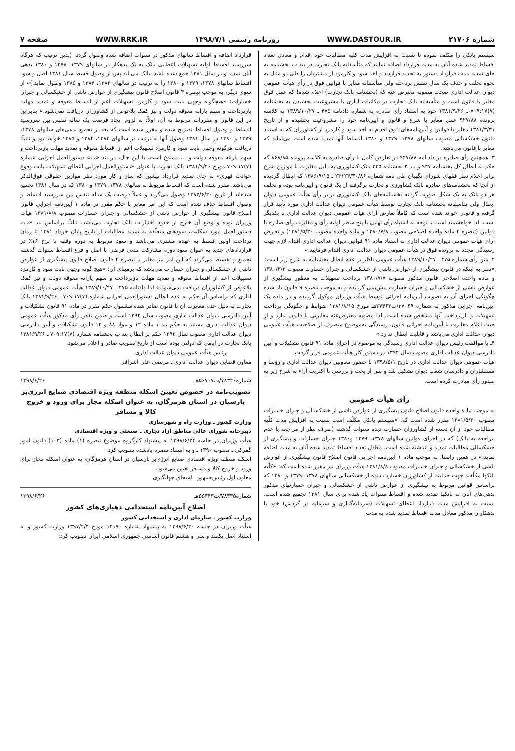شماره ۲۱۷۰۶ WWW.DASTOUR.IR روزنامه رسمی ۱۳۹۸/۷/۱ WWW.RRK.IR صفحه ۷
سیستم بانکی را مکلف نموده تا نسبت به افزایش مدت کلیه مطالبات خود اقدام و معادل تعداد اقساط تمدید شده آنان به مدت قرارداد اضافه نمایند که متأسفانه بانک تجارت در بند ب بخشنامه به جای تمدید مدت قرارداد دستور به تجدید قرارداد و اخذ سود و کارمزد از مشتریان را طی دو مثال به نحوه تخلف و حذف یک سال تنفس پرداخته ولی متأسفانه مغایر با قوانین فوق در رأی هیأت عمومی دیوان عدالت اداری صحت مصوبه معترض عنه که (بخشنامه بانک تجارت) اعلام شده! که عمل فوق مغایر با قانون است و متأسفانه بانک تجارت در مکاتبات اداری با مشروعیت بخشیدن به بخشنامه (۷)۷۰۹:۱۷ ـ ۱۳۸۱/۹/۲۶ خود به استناد رأی صادره به شماره دادنامه ۴۷۵ ـ ۱۳۸۹/۱۰/۲۷ به کلاسه پرونده ۹۲۷/۸۸ عمل مغایر با شرع و قانون و آیین‌نامه خود را مشروعیت بخشیده و از تاریخ ۱۳۸۱/۳/۳۱ مغایر با قوانین و آیین‌نامه‌های فوق اقدام به اخذ سود و کارمزد از کشاورزان که به استناد قانون خشکسالی مصوب سالهای ۱۳۷۸، ۱۳۷۹ و ۱۳۸۰ اقساط آنها تمدید شده است می‌نماید که مغایر با قانون می‌باشد.
۳ـ همچنین رأی صادره در دادنامه ۹۲۷/۸۸ در تعارض کامل با رأی صادره به کلاسه پرونده ۸۶۸/۸۵ که حکم به ابطال کل بخشنامه ۹۴۷ و بند ۲ بخشنامه ۳۳۵ بانک کشاورزی به دلیل مغایرت با موازین شرع برابر اعلام نظر فقهای شورای نگهبان طی نامه شماره ۲۴۱۲۴/۳۰/۸۶ ـ ۱۳۸۶/۹/۱۵ که ابطال گردیده از آنجا که بخشنامه‌های صادره بانک کشاورزی و تجارت برگرفته از یک قانون و آیین‌نامه بوده و تخلف هر دو بانک به یک شکل صورت گرفته بخشنامه‌های بانک کشاورزی برابر رأی هیأت عمومی دیوان ابطال ولی متأسفانه بخشنامه بانک تجارت توسط هیأت عمومی دیوان عدالت اداری مورد تأیید قرار گرفته و قانونی خواند شده است که کاملاً تعارض آرای هیأت عمومی دیوان عدالت اداری با یکدیگر است. لذا خواهشمند است با توجه به اشتباه رأی نهایی با پنج سطر اولیه رأی و مغایرت رأی صادره با قوانین (تبصره ۴ ماده واحده اصلاحی مصوب ۱۳۸۰/۷/۸ و ماده واحده مصوب ۱۳۸۱/۵/۳۰) و تعارض آرای هیأت عمومی دیوان عدالت اداری به استناد ماده ۹۱ قوانین دیوان عدالت اداری اقدام لازم جهت رسیدگی مجدد به پرونده فوق در هیأت عمومی دیوان عدالت اداری اقدام فرمایید.»
۲ـ متن رأی شماره ۴۷۵ ـ ۱۳۸۹/۱۰/۲۷ هیأت عمومی ناظر بر عدم ابطال بخشنامه به شرح زیر است:
«نظر به اینکه در قانون پیشگیری از عوارض ناشی از خشکسالی و جبران خسارت مصوب ۱۳۸۰/۳/۳ و ماده واحده اصلاحی قانون مذکور مصوب ۱۳۸۰/۷/۷ پرداخت تسهیلات به منظور پیشگیری از عوارض ناشی از خشکسالی و جبران خسارت پیش‌بینی گردیده و به موجب تبصره ۹ قانون یاد شده چگونگی اجرای آن به تصویب آیین‌نامه اجرائی توسط هیأت وزیران موکول گردیده و در ماده یک آیین‌نامه اجرایی مذکور به شماره ۳۷۰۶۹/ت۲۷۴۶۳هـ مورخ ۱۳۸۱/۸/۱۵ ضوابط و چگونگی پرداخت تسهیلات و بازپرداخت آنها مشخص شده است. لذا مصوبه معترض‌عنه مغایرتی با قانون ندارد و از حیث اعلام مغایرت با آیین‌نامه اجرائی قانون، رسیدگی به‌موضوع منصرف از صلاحیت هیأت عمومی دیوان عدالت اداری می‌باشد و قابلیت ابطال ندارد.»
۴ـ با موافقت رئیس دیوان عدالت اداری رسیدگی به موضوع در اجرای ماده ۹۱ قانون تشکیلات و آیین دادرسی دیوان عدالت اداری مصوب سال ۱۳۹۲ در دستور کار هیأت عمومی قرار گرفت.
هیأت عمومی دیوان عدالت اداری در تاریخ ۱۳۹۸/۵/۱ با حضور معاونین دیوان عدالت اداری و رؤسا و مستشاران و دادرسان شعب دیوان تشکیل شد و پس از بحث و بررسی با اکثریت آراء به شرح زیر به صدور رأی مبادرت کرده است.
رأی هیأت عمومی
به موجب ماده واحده قانون اصلاح قانون پیشگیری از عوارض ناشی از خشکسالی و جبران خسارات مصوب ۱۳۸۱/۵/۳۰ مقرر شده است که: «سیستم بانکی مکلّف است نسبت به افزایش مدت کلّیه مطالبات خود از آن دسته از کشاورزان خسارت دیده سنوات گذشته (صرف نظر از مراجعه یا عدم مراجعه به بانک) که در اجرای قوانین سالهای ۱۳۷۸، ۱۳۷۹ و۱۳۸۰ جبران خسارات و پیشگیری از خشکسالی مطالبات تمدید و انباشته شده است، معادل تعداد اقساط تمدید شده آنان به مدت اضافه نماید.» در همین راستا، به موجب ماده ۱ آیین‌نامه اجرایی قانون اصلاح قانون پیشگیری از عوارض ناشی از خشکسالی و جبران خسارات مصوب ۱۳۸۱/۸/۸ هیأت وزیران نیز مقرر شده است که: «کلّیه بانکها مکلّفند جهت حمایت از کشاورزان خسارت دیده از خشکسالی سالهای ۱۳۷۸، ۱۳۷۹ و ۱۳۸۰ که براساس قوانین مربوط به پیشگیری از عوارض ناشی از خشکسالی و جبران خسارتهای مذکور بدهی‌های آنان به بانکها تمدید شده و اقساط سنوات یاد شده برای سال ۱۳۸۱ تجمیع شده است، نسبت به افزایش مدت قرارداد اعطای تسهیلات (سرمایه‌گذاری و سرمایه در گردش) خود با بدهکاران مذکور معادل مدت اقساط تمدید شده به مدت
قرارداد اضافه و اقساط سالهای مذکور در سنوات اضافه شده وصول گردد، (بدین ترتیب که هرگاه سررسید اقساط اولیه تسهیلات اعطایی بانک به یک بدهکار در سالهای ۱۳۷۹، ۱۳۷۸ و ۱۳۸۰ بدهی آنان تمدید و در سال ۱۳۸۱ جمع شده باشد، بانک می‌باید پس از وصول قسط سال ۱۳۸۱ اصل و سود اقساط سالهای ۱۳۷۸، ۱۳۷۹ و ۱۳۸۰ را به ترتیب در سالهای ۱۳۸۳، ۱۳۸۴ و ۱۳۸۵ وصول نماید.)» از سوی دیگر، به موجب تبصره ۴ قانون اصلاح قانون پیشگیری از عوارض ناشی از خشکسالی و جبران خسارات: «هیچگونه وجهی بابت سود و کارمزد تسهیلات اعم از اقساط معوقه و تمدید مهلت بازپرداخت و سهم یارانه معوقه دولت و نیز کمک بلاعوض از کشاورزان دریافت نمی‌شود.» بنابراین در این قانون و مقررات مربوط به آن، اولاً: به لزوم ایجاد فرصت یک ساله تنفس بین سررسید اقساط و وصول اقساط تصریح شده و مقرر شده است که بعد از تجمیع بدهی‌های سالهای ۱۳۷۸، ۱۳۷۹ و ۱۳۸۰ در سال ۱۳۸۱ وصول آنها به ترتیب در سالهای ۱۳۸۳، ۱۳۸۴ و ۱۳۸۵ خواهد بود و ثانیاً: دریافت هرگونه وجهی بابت سود و کارمزد تسهیلات اعم از اقساط معوقه و تمدید مهلت بازپرداخت و سهم یارانه معوقه دولت و ... ممنوع است. با این حال، در بند «ب» دستورالعمل اجرایی شماره (۷)۷۰۹:۱۷ مورخ ۱۳۸۱/۹/۲۶ بانک تجارت با عنوان «دستورالعمل اجرایی اعطای تسهیلات بابت وقوع حوادث قهری» به جای تمدید قرارداد پیشین که ساز و کار مورد نظر موازین حقوقی فوق‌الذکر می‌باشد، مقرر شده است که اقساط مربوط به سالهای ۱۳۷۸، ۱۳۷۹ و ۱۳۸۰ که در سال ۱۳۸۱ تجمیع شده‌اند از تاریخ ۱۳۸۲/۶/۲۰ وصول می‌گردد و عملاً فرصت یک ساله تنفس بین سررسید اقساط و وصول اقساط حذف شده است که این امر مغایر با حکم مقرر در ماده ۱ آیین‌نامه اجرایی قانون اصلاح قانون پیشگیری از عوارض ناشی از خشکسالی و جبران خسارات مصوب ۱۳۸۱/۸/۸ هیأت وزیران بوده و وضع آن خارج از حدود اختیارات بانک تجارت می‌باشد. ثالثاً: براساس بند «ب» دستورالعمل مورد شکایت، سودهای متعلّقه به تمدید مطالبات از تاریخ پایان خرداد ۱۳۸۱ تا زمان پرداخت اولین قسط به عهده مشتری می‌باشد و سود مربوط به دوره وقفه با نرخ ۱۶٪ در قراردادهای جدید به عنوان سود دوره مشارکت مدنی فرضی با اصل و فرع اقساط سنوات گذشته تجمیع و تقسیط می‌گردد که این امر نیز مغایر با تبصره ۴ قانون اصلاح قانون پیشگیری از عوارض ناشی از خشکسالی و جبران خسارات می‌باشد که برمبنای آن: «هیچ گونه وجهی بابت سود و کارمزد تسهیلات اعم از اقساط معوقه و تمدید مهلت بازپرداخت و سهم یارانه معوقه دولت و نیز کمک بلاعوض از کشاورزان دریافت نمی‌شود.» لذا دادنامه ۴۷۵ ـ ۱۳۸۹/۱۰/۲۷ هیأت عمومی دیوان عدالت اداری که براساس آن حکم به عدم ابطال دستورالعمل اجرایی شماره (۷)۷۰۹:۱۷ ـ ۱۳۸۱/۹/۲۶ بانک تجارت به دلیل عدم مغایرت آن با قانون صادر شده مشمول حکم مقرر در ماده ۹۱ قانون تشکیلات و آیین دادرسی دیوان عدالت اداری مصوب سال ۱۳۹۲ است و ضمن نقض رأی مذکور هیأت عمومی دیوان عدالت اداری مستند به حکم بند ۱ ماده ۱۲ و مواد ۸۸ و ۱۳ قانون تشکیلات و آیین دادرسی دیوان عدالت اداری مصوب سال ۱۳۹۲ حکم بر ابطال بند ب بخشنامه شماره (۷)۷۰۹:۱۷ ـ ۱۳۸۱/۹/۲۶ بانک تجارت در ایامی که دولتی بوده است از تاریخ تصویب صادر و اعلام می‌شود.
رئیس هیأت عمومی دیوان عدالت اداری
معاون قضایی دیوان عدالت اداری ـ مرتضی علی اشراقی
شماره۷۸۳۲۰/ت۵۶۷۰۷هـ ۱۳۹۸/۶/۲۶
تصویب‌نامه در خصوص تعیین اسکله منطقه ویژه اقتصادی صنایع انرژی‌بر پارسیان در استان هرمزگان، به عنوان اسکله مجاز برای ورود و خروج کالا و مسافر
وزارت کشور ـ وزارت راه و شهرسازی
دبیرخانه شورای عالی مناطق آزاد تجاری ـ صنعتی و ویژه اقتصادی
هیأت وزیران در جلسه ۱۳۹۸/۶/۲۴ به پیشنهاد کارگروه موضوع تبصره (۱) ماده (۱۰۳) قانون امور گمرکی ـ مصوب ۱۳۹۰ ـ و به استناد تبصره یادشده تصویب کرد:
اسکله منطقه ویژه اقتصادی صنایع انرژی‌بر پارسیان در استان هرمزگان، به عنوان اسکله مجاز برای ورود و خروج کالا و مسافر تعیین می‌شود.
معاون اول رئیس‌جمهور ـ اسحاق جهانگیری
شماره۷۸۳۳۵/ت۵۵۳۴۳هـ ۱۳۹۸/۶/۲۶
اصلاح آیین‌نامه استخدامی دهیاری‌های کشور
وزارت کشور ـ سازمان اداری و استخدامی کشور
هیأت وزیران در جلسه ۱۳۹۸/۶/۲۰ به پیشنهاد شماره ۱۴۱۷۰ مورخ ۱۳۹۷/۲/۴ وزارت کشور و به استناد اصل یکصد و سی و هشتم قانون اساسی جمهوری اسلامی ایران تصویب کرد: